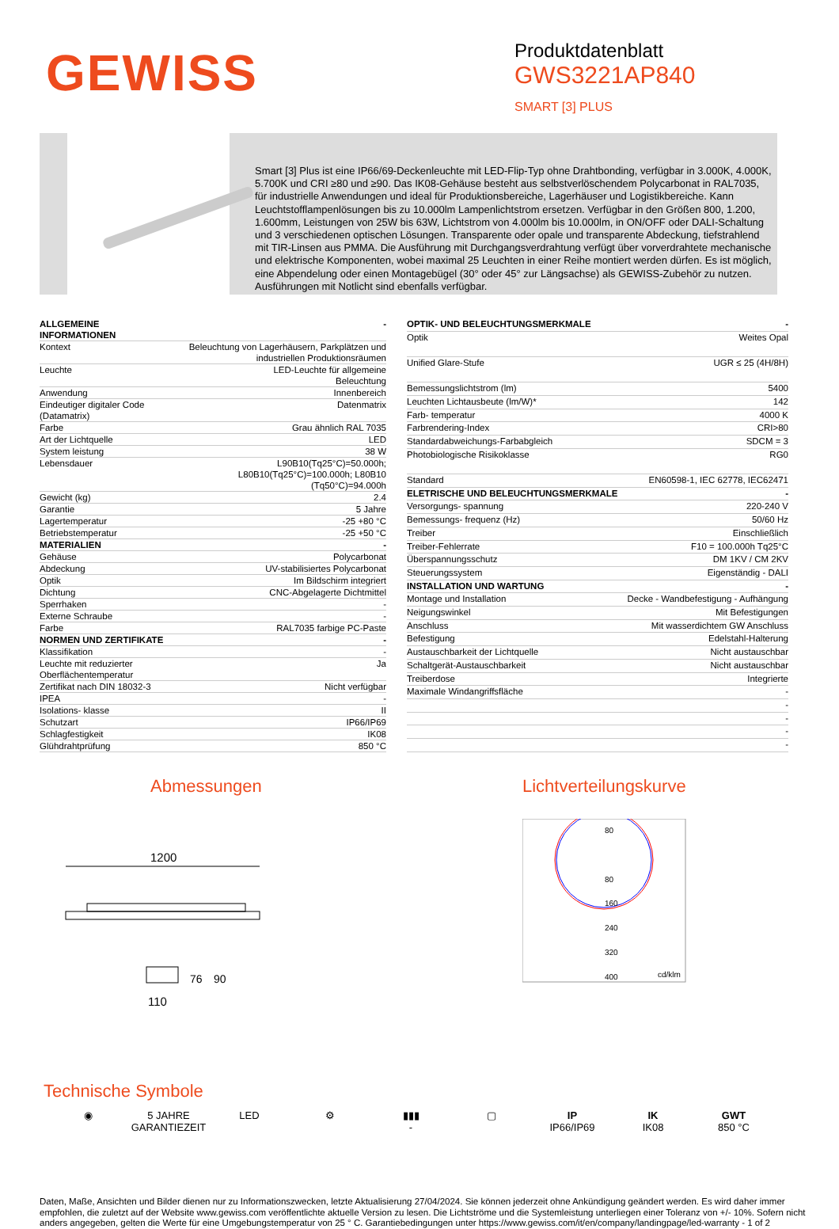GEWISS
Produktdatenblatt
GWS3221AP840
SMART [3] PLUS
Smart [3] Plus ist eine IP66/69-Deckenleuchte mit LED-Flip-Typ ohne Drahtbonding, verfügbar in 3.000K, 4.000K, 5.700K und CRI ≥80 und ≥90. Das IK08-Gehäuse besteht aus selbstverlöschendem Polycarbonat in RAL7035, für industrielle Anwendungen und ideal für Produktionsbereiche, Lagerhäuser und Logistikbereiche. Kann Leuchtstofflampenlösungen bis zu 10.000lm Lampenlichtstrom ersetzen. Verfügbar in den Größen 800, 1.200, 1.600mm, Leistungen von 25W bis 63W, Lichtstrom von 4.000lm bis 10.000lm, in ON/OFF oder DALI-Schaltung und 3 verschiedenen optischen Lösungen. Transparente oder opale und transparente Abdeckung, tiefstrahlend mit TIR-Linsen aus PMMA. Die Ausführung mit Durchgangsverdrahtung verfügt über vorverdrahtete mechanische und elektrische Komponenten, wobei maximal 25 Leuchten in einer Reihe montiert werden dürfen. Es ist möglich, eine Abpendelung oder einen Montagebügel (30° oder 45° zur Längsachse) als GEWISS-Zubehör zu nutzen. Ausführungen mit Notlicht sind ebenfalls verfügbar.
| ALLGEMEINE INFORMATIONEN | - |
| Kontext | Beleuchtung von Lagerhäusern, Parkplätzen und industriellen Produktionsräumen |
| Leuchte | LED-Leuchte für allgemeine Beleuchtung |
| Anwendung | Innenbereich |
| Eindeutiger digitaler Code (Datamatrix) | Datenmatrix |
| Farbe | Grau ähnlich RAL 7035 |
| Art der Lichtquelle | LED |
| System leistung | 38 W |
| Lebensdauer | L90B10(Tq25°C)=50.000h; L80B10(Tq25°C)=100.000h; L80B10 (Tq50°C)=94.000h |
| Gewicht (kg) | 2.4 |
| Garantie | 5 Jahre |
| Lagertemperatur | -25 +80 °C |
| Betriebstemperatur | -25 +50 °C |
| MATERIALIEN | - |
| Gehäuse | Polycarbonat |
| Abdeckung | UV-stabilisiertes Polycarbonat |
| Optik | Im Bildschirm integriert |
| Dichtung | CNC-Abgelagerte Dichtmittel |
| Sperrhaken | - |
| Externe Schraube | - |
| Farbe | RAL7035 farbige PC-Paste |
| NORMEN UND ZERTIFIKATE | - |
| Klassifikation | - |
| Leuchte mit reduzierter Oberflächentemperatur | Ja |
| Zertifikat nach DIN 18032-3 | Nicht verfügbar |
| IPEA | - |
| Isolations- klasse | II |
| Schutzart | IP66/IP69 |
| Schlagfestigkeit | IK08 |
| Glühdrahtprüfung | 850 °C |
| OPTIK- UND BELEUCHTUNGSMERKMALE | - |
| Optik | Weites Opal |
| Unified Glare-Stufe | UGR ≤ 25 (4H/8H) |
| Bemessungslichtstrom (lm) | 5400 |
| Leuchten Lichtausbeute (lm/W)* | 142 |
| Farb- temperatur | 4000 K |
| Farbrendering-Index | CRI>80 |
| Standardabweichungs-Farbabgleich | SDCM = 3 |
| Photobiologische Risikoklasse | RG0 |
| Standard | EN60598-1, IEC 62778, IEC62471 |
| ELETRISCHE UND BELEUCHTUNGSMERKMALE | - |
| Versorgungs- spannung | 220-240 V |
| Bemessungs- frequenz (Hz) | 50/60 Hz |
| Treiber | Einschließlich |
| Treiber-Fehlerrate | F10 = 100.000h Tq25°C |
| Überspannungsschutz | DM 1KV / CM 2KV |
| Steuerungssystem | Eigenständig - DALI |
| INSTALLATION UND WARTUNG | - |
| Montage und Installation | Decke - Wandbefestigung - Aufhängung |
| Neigungswinkel | Mit Befestigungen |
| Anschluss | Mit wasserdichtem GW Anschluss |
| Befestigung | Edelstahl-Halterung |
| Austauschbarkeit der Lichtquelle | Nicht austauschbar |
| Schaltgerät-Austauschbarkeit | Nicht austauschbar |
| Treiberdose | Integrierte |
| Maximale Windangriffsfläche | - |
| | - |
| | - |
| | - |
| | - |
Abmessungen
1200
110
76
90
Lichtverteilungskurve
80
80
160
240
320
400
cd/klm
Technische Symbole
◉ 5 JAHRE GARANTIEZEIT
LED ⚙ ▮▮▮
-
▢ IP
IP66/IP69
IK
IK08
GWT
850 °C
Daten, Maße, Ansichten und Bilder dienen nur zu Informationszwecken, letzte Aktualisierung 27/04/2024. Sie können jederzeit ohne Ankündigung geändert werden. Es wird daher immer empfohlen, die zuletzt auf der Website www.gewiss.com veröffentlichte aktuelle Version zu lesen. Die Lichtströme und die Systemleistung unterliegen einer Toleranz von +/- 10%. Sofern nicht anders angegeben, gelten die Werte für eine Umgebungstemperatur von 25 ° C. Garantiebedingungen unter https://www.gewiss.com/it/en/company/landingpage/led-warranty - 1 of 2